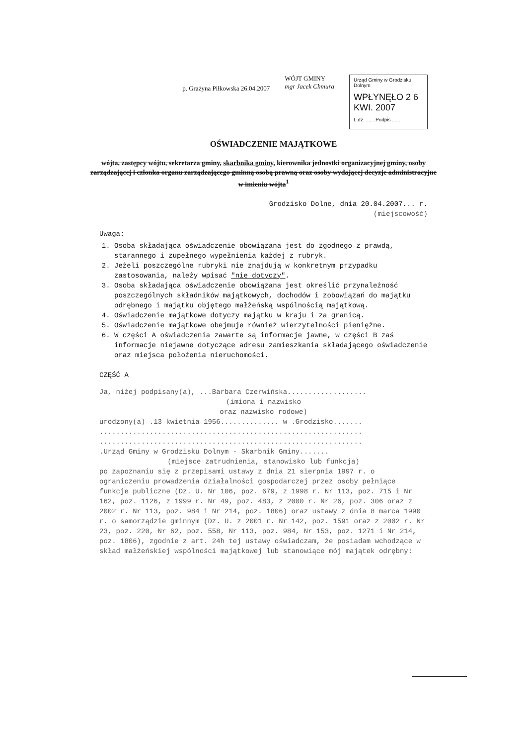p. Grażyna Piłkowska 26.04.2007
WÓJT GMINY
mgr Jacek Chmura
Urząd Gminy w Grodzisku Dolnym
WPŁYNĘŁO 2 6 KWI. 2007
L.dz. ...... Podpis ......
OŚWIADCZENIE MAJĄTKOWE
wójta, zastępcy wójtu, sekretarza gminy, skarbnika gminy, kierownika jednostki organizacyjnej gminy, osoby zarządzającej i członka organu zarządzającego gminną osobą prawną oraz osoby wydającej decyzje administracyjne w imieniu wójta<sup>1</sup>
Grodzisko Dolne, dnia 20.04.2007... r.
(miejscowość)
Uwaga:
1. Osoba składająca oświadczenie obowiązana jest do zgodnego z prawdą, starannego i zupełnego wypełnienia każdej z rubryk.
2. Jeżeli poszczególne rubryki nie znajdują w konkretnym przypadku zastosowania, należy wpisać "nie dotyczy".
3. Osoba składająca oświadczenie obowiązana jest określić przynależność poszczególnych składników majątkowych, dochodów i zobowiązań do majątku odrębnego i majątku objętego małżeńską wspólnością majątkową.
4. Oświadczenie majątkowe dotyczy majątku w kraju i za granicą.
5. Oświadczenie majątkowe obejmuje również wierzytelności pieniężne.
6. W części A oświadczenia zawarte są informacje jawne, w części B zaś informacje niejawne dotyczące adresu zamieszkania składającego oświadczenie oraz miejsca położenia nieruchomości.
CZĘŚĆ A
Ja, niżej podpisany(a), ...Barbara Czerwińska...................
(imiona i nazwisko
oraz nazwisko rodowe)
urodzony(a) .13 kwietnia 1956.............. w .Grodzisko.......
...............................................................
...............................................................
.Urząd Gminy w Grodzisku Dolnym - Skarbnik Gminy.......
(miejsce zatrudnienia, stanowisko lub funkcja)
po zapoznaniu się z przepisami ustawy z dnia 21 sierpnia 1997 r. o ograniczeniu prowadzenia działalności gospodarczej przez osoby pełniące funkcje publiczne (Dz. U. Nr 106, poz. 679, z 1998 r. Nr 113, poz. 715 i Nr 162, poz. 1126, z 1999 r. Nr 49, poz. 483, z 2000 r. Nr 26, poz. 306 oraz z 2002 r. Nr 113, poz. 984 i Nr 214, poz. 1806) oraz ustawy z dnia 8 marca 1990 r. o samorządzie gminnym (Dz. U. z 2001 r. Nr 142, poz. 1591 oraz z 2002 r. Nr 23, poz. 220, Nr 62, poz. 558, Nr 113, poz. 984, Nr 153, poz. 1271 i Nr 214, poz. 1806), zgodnie z art. 24h tej ustawy oświadczam, że posiadam wchodzące w skład małżeńskiej wspólności majątkowej lub stanowiące mój majątek odrębny: